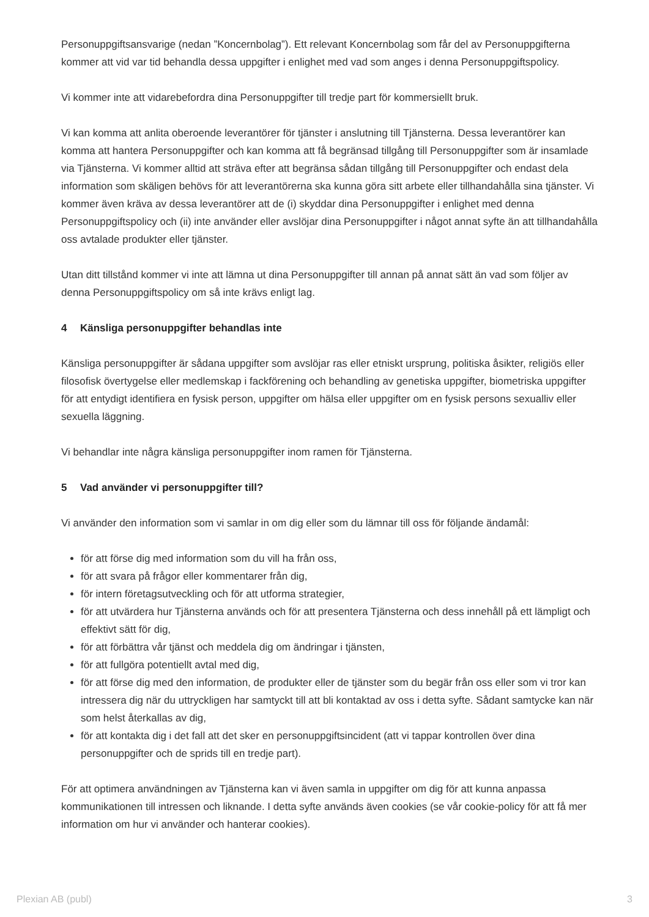Personuppgiftsansvarige (nedan ”Koncernbolag”). Ett relevant Koncernbolag som får del av Personuppgifterna kommer att vid var tid behandla dessa uppgifter i enlighet med vad som anges i denna Personuppgiftspolicy.
Vi kommer inte att vidarebefordra dina Personuppgifter till tredje part för kommersiellt bruk.
Vi kan komma att anlita oberoende leverantörer för tjänster i anslutning till Tjänsterna. Dessa leverantörer kan komma att hantera Personuppgifter och kan komma att få begränsad tillgång till Personuppgifter som är insamlade via Tjänsterna. Vi kommer alltid att sträva efter att begränsa sådan tillgång till Personuppgifter och endast dela information som skäligen behövs för att leverantörerna ska kunna göra sitt arbete eller tillhandahålla sina tjänster. Vi kommer även kräva av dessa leverantörer att de (i) skyddar dina Personuppgifter i enlighet med denna Personuppgiftspolicy och (ii) inte använder eller avslöjar dina Personuppgifter i något annat syfte än att tillhandahålla oss avtalade produkter eller tjänster.
Utan ditt tillstånd kommer vi inte att lämna ut dina Personuppgifter till annan på annat sätt än vad som följer av denna Personuppgiftspolicy om så inte krävs enligt lag.
4 Känsliga personuppgifter behandlas inte
Känsliga personuppgifter är sådana uppgifter som avslöjar ras eller etniskt ursprung, politiska åsikter, religiös eller filosofisk övertygelse eller medlemskap i fackförening och behandling av genetiska uppgifter, biometriska uppgifter för att entydigt identifiera en fysisk person, uppgifter om hälsa eller uppgifter om en fysisk persons sexualliv eller sexuella läggning.
Vi behandlar inte några känsliga personuppgifter inom ramen för Tjänsterna.
5 Vad använder vi personuppgifter till?
Vi använder den information som vi samlar in om dig eller som du lämnar till oss för följande ändamål:
för att förse dig med information som du vill ha från oss,
för att svara på frågor eller kommentarer från dig,
för intern företagsutveckling och för att utforma strategier,
för att utvärdera hur Tjänsterna används och för att presentera Tjänsterna och dess innehåll på ett lämpligt och effektivt sätt för dig,
för att förbättra vår tjänst och meddela dig om ändringar i tjänsten,
för att fullgöra potentiellt avtal med dig,
för att förse dig med den information, de produkter eller de tjänster som du begär från oss eller som vi tror kan intressera dig när du uttryckligen har samtyckt till att bli kontaktad av oss i detta syfte. Sådant samtycke kan när som helst återkallas av dig,
för att kontakta dig i det fall att det sker en personuppgiftsincident (att vi tappar kontrollen över dina personuppgifter och de sprids till en tredje part).
För att optimera användningen av Tjänsterna kan vi även samla in uppgifter om dig för att kunna anpassa kommunikationen till intressen och liknande. I detta syfte används även cookies (se vår cookie-policy för att få mer information om hur vi använder och hanterar cookies).
Plexian AB (publ) 3